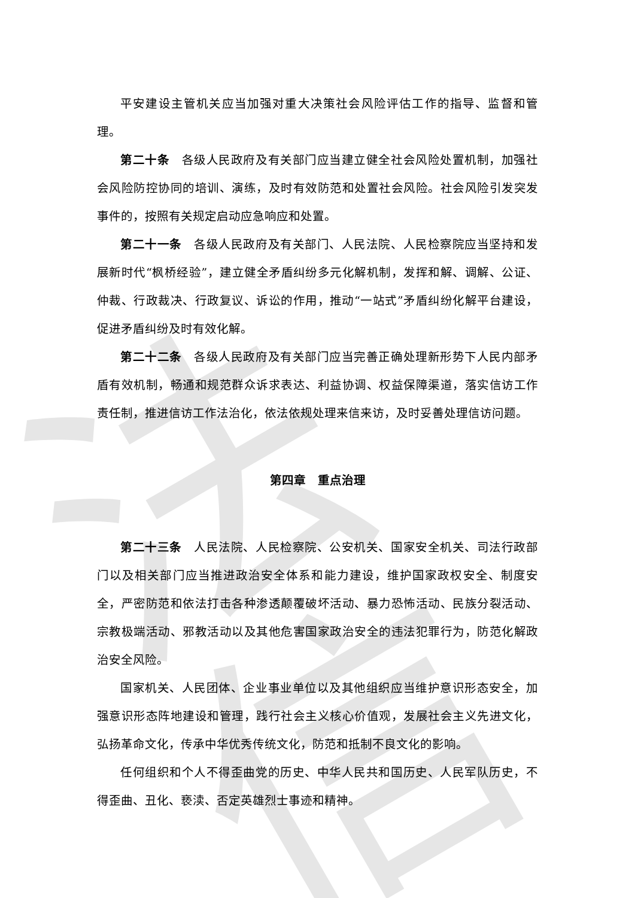法信
平安建设主管机关应当加强对重大决策社会风险评估工作的指导、监督和管理。
第二十条　各级人民政府及有关部门应当建立健全社会风险处置机制，加强社会风险防控协同的培训、演练，及时有效防范和处置社会风险。社会风险引发突发事件的，按照有关规定启动应急响应和处置。
第二十一条　各级人民政府及有关部门、人民法院、人民检察院应当坚持和发展新时代“枫桥经验”，建立健全矛盾纠纷多元化解机制，发挥和解、调解、公证、仲裁、行政裁决、行政复议、诉讼的作用，推动“一站式”矛盾纠纷化解平台建设，促进矛盾纠纷及时有效化解。
第二十二条　各级人民政府及有关部门应当完善正确处理新形势下人民内部矛盾有效机制，畅通和规范群众诉求表达、利益协调、权益保障渠道，落实信访工作责任制，推进信访工作法治化，依法依规处理来信来访，及时妥善处理信访问题。
第四章　重点治理
第二十三条　人民法院、人民检察院、公安机关、国家安全机关、司法行政部门以及相关部门应当推进政治安全体系和能力建设，维护国家政权安全、制度安全，严密防范和依法打击各种渗透颠覆破坏活动、暴力恐怖活动、民族分裂活动、宗教极端活动、邪教活动以及其他危害国家政治安全的违法犯罪行为，防范化解政治安全风险。
国家机关、人民团体、企业事业单位以及其他组织应当维护意识形态安全，加强意识形态阵地建设和管理，践行社会主义核心价值观，发展社会主义先进文化，弘扬革命文化，传承中华优秀传统文化，防范和抵制不良文化的影响。
任何组织和个人不得歪曲党的历史、中华人民共和国历史、人民军队历史，不得歪曲、丑化、亵渎、否定英雄烈士事迹和精神。